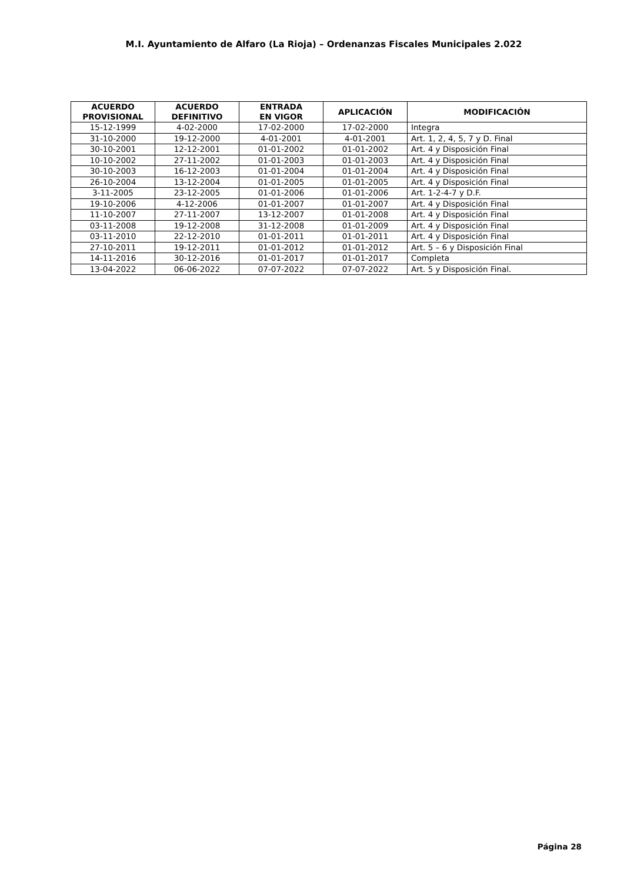M.I. Ayuntamiento de Alfaro (La Rioja) – Ordenanzas Fiscales Municipales 2.022
| ACUERDO PROVISIONAL | ACUERDO DEFINITIVO | ENTRADA EN VIGOR | APLICACIÓN | MODIFICACIÓN |
| --- | --- | --- | --- | --- |
| 15-12-1999 | 4-02-2000 | 17-02-2000 | 17-02-2000 | Integra |
| 31-10-2000 | 19-12-2000 | 4-01-2001 | 4-01-2001 | Art. 1, 2, 4, 5, 7 y D. Final |
| 30-10-2001 | 12-12-2001 | 01-01-2002 | 01-01-2002 | Art. 4 y Disposición Final |
| 10-10-2002 | 27-11-2002 | 01-01-2003 | 01-01-2003 | Art. 4 y Disposición Final |
| 30-10-2003 | 16-12-2003 | 01-01-2004 | 01-01-2004 | Art. 4 y Disposición Final |
| 26-10-2004 | 13-12-2004 | 01-01-2005 | 01-01-2005 | Art. 4 y Disposición Final |
| 3-11-2005 | 23-12-2005 | 01-01-2006 | 01-01-2006 | Art. 1-2-4-7 y D.F. |
| 19-10-2006 | 4-12-2006 | 01-01-2007 | 01-01-2007 | Art. 4 y Disposición Final |
| 11-10-2007 | 27-11-2007 | 13-12-2007 | 01-01-2008 | Art. 4 y Disposición Final |
| 03-11-2008 | 19-12-2008 | 31-12-2008 | 01-01-2009 | Art. 4 y Disposición Final |
| 03-11-2010 | 22-12-2010 | 01-01-2011 | 01-01-2011 | Art. 4 y Disposición Final |
| 27-10-2011 | 19-12-2011 | 01-01-2012 | 01-01-2012 | Art. 5 – 6 y Disposición Final |
| 14-11-2016 | 30-12-2016 | 01-01-2017 | 01-01-2017 | Completa |
| 13-04-2022 | 06-06-2022 | 07-07-2022 | 07-07-2022 | Art. 5 y Disposición Final. |
Página 28